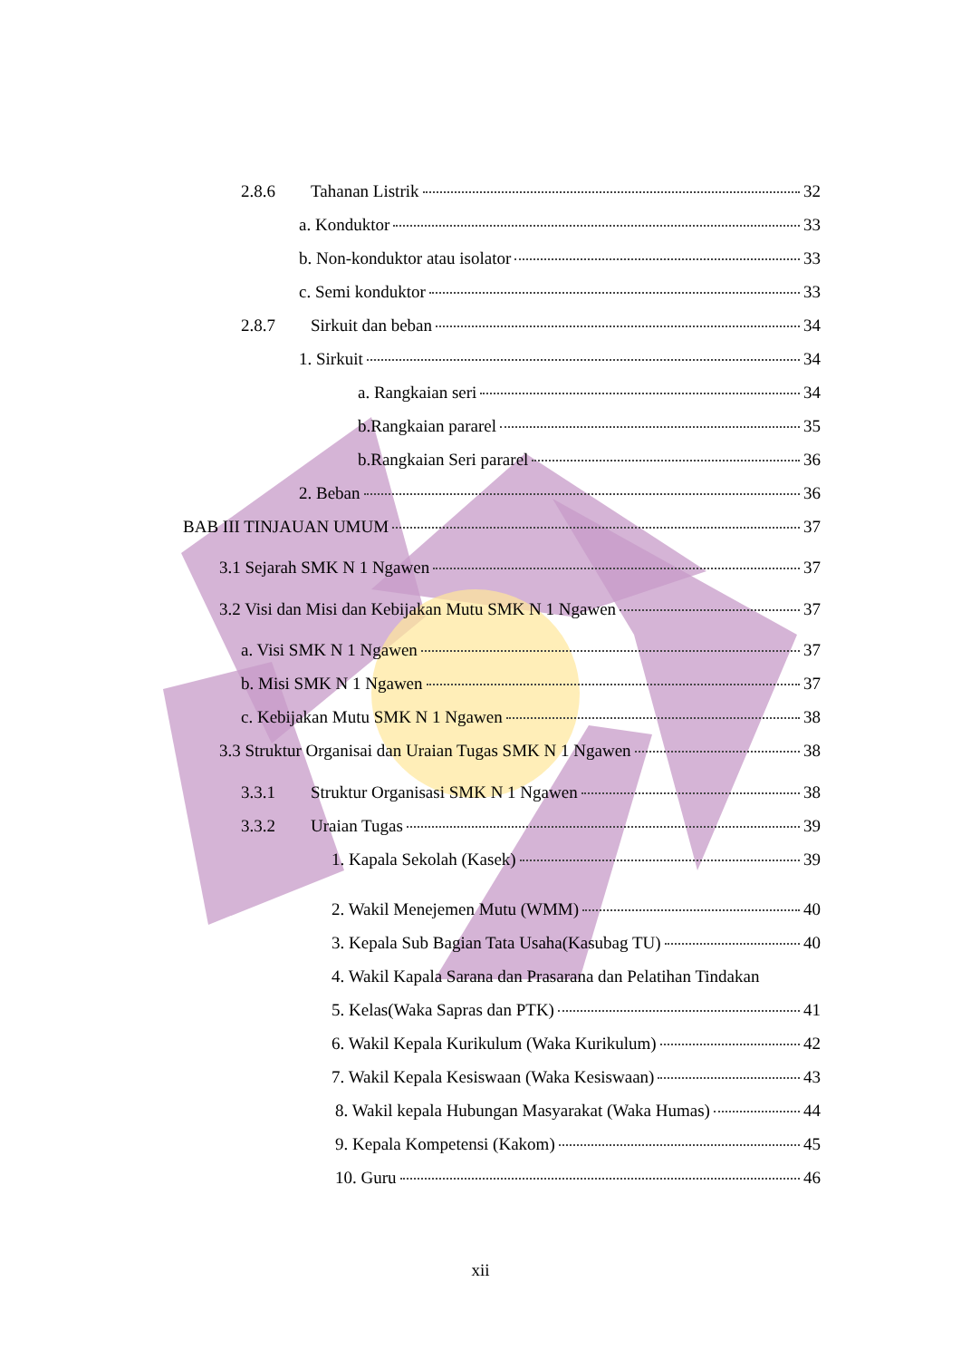2.8.6 Tahanan Listrik 32
a. Konduktor 33
b. Non-konduktor atau isolator 33
c. Semi konduktor 33
2.8.7 Sirkuit dan beban 34
1. Sirkuit 34
a. Rangkaian seri 34
b.Rangkaian pararel 35
b.Rangkaian Seri pararel 36
2. Beban 36
BAB III TINJAUAN UMUM 37
3.1 Sejarah SMK N 1 Ngawen 37
3.2 Visi dan Misi dan Kebijakan Mutu SMK N 1 Ngawen 37
a. Visi SMK N 1 Ngawen 37
b. Misi SMK N 1 Ngawen 37
c. Kebijakan Mutu SMK N 1 Ngawen 38
3.3 Struktur Organisai dan Uraian Tugas SMK N 1 Ngawen 38
3.3.1 Struktur Organisasi SMK N 1 Ngawen 38
3.3.2 Uraian Tugas 39
1. Kapala Sekolah (Kasek) 39
2. Wakil Menejemen Mutu (WMM) 40
3. Kepala Sub Bagian Tata Usaha(Kasubag TU) 40
4. Wakil Kapala Sarana dan Prasarana dan Pelatihan Tindakan
5. Kelas(Waka Sapras dan PTK) 41
6. Wakil Kepala Kurikulum (Waka Kurikulum) 42
7. Wakil Kepala Kesiswaan (Waka Kesiswaan) 43
8. Wakil kepala Hubungan Masyarakat (Waka Humas) 44
9. Kepala Kompetensi (Kakom) 45
10. Guru 46
xii